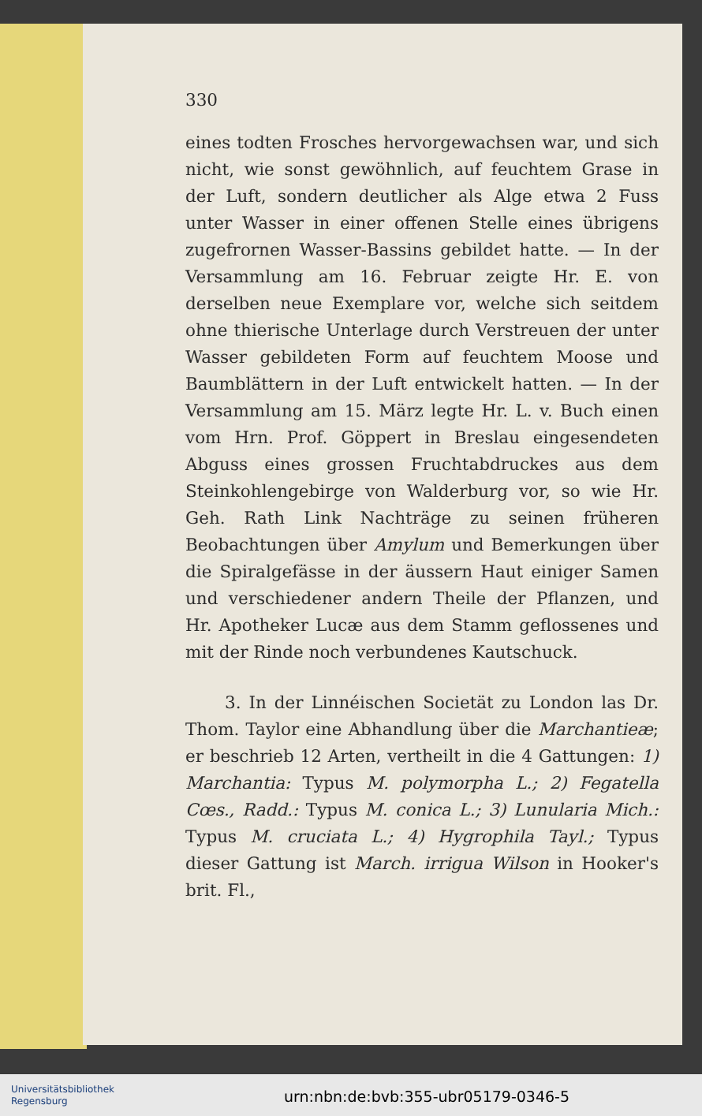330
eines todten Frosches hervorgewachsen war, und sich nicht, wie sonst gewöhnlich, auf feuchtem Grase in der Luft, sondern deutlicher als Alge etwa 2 Fuss unter Wasser in einer offenen Stelle eines übrigens zugefrornen Wasser-Bassins gebildet hatte. — In der Versammlung am 16. Februar zeigte Hr. E. von derselben neue Exemplare vor, welche sich seitdem ohne thierische Unterlage durch Verstreuen der unter Wasser gebildeten Form auf feuchtem Moose und Baumblättern in der Luft entwickelt hatten. — In der Versammlung am 15. März legte Hr. L. v. Buch einen vom Hrn. Prof. Göppert in Breslau eingesendeten Abguss eines grossen Fruchtabdruckes aus dem Steinkohlengebirge von Walderburg vor, so wie Hr. Geh. Rath Link Nachträge zu seinen früheren Beobachtungen über Amylum und Bemerkungen über die Spiralgefässe in der äussern Haut einiger Samen und verschiedener andern Theile der Pflanzen, und Hr. Apotheker Lucæ aus dem Stamm geflossenes und mit der Rinde noch verbundenes Kautschuck.
3. In der Linnéischen Societät zu London las Dr. Thom. Taylor eine Abhandlung über die Marchantieæ; er beschrieb 12 Arten, vertheilt in die 4 Gattungen: 1) Marchantia: Typus M. polymorpha L.; 2) Fegatella Cœs., Radd.: Typus M. conica L.; 3) Lunularia Mich.: Typus M. cruciata L.; 4) Hygrophila Tayl.; Typus dieser Gattung ist March. irrigua Wilson in Hooker's brit. Fl.,
Universitätsbibliothek
Regensburg
urn:nbn:de:bvb:355-ubr05179-0346-5